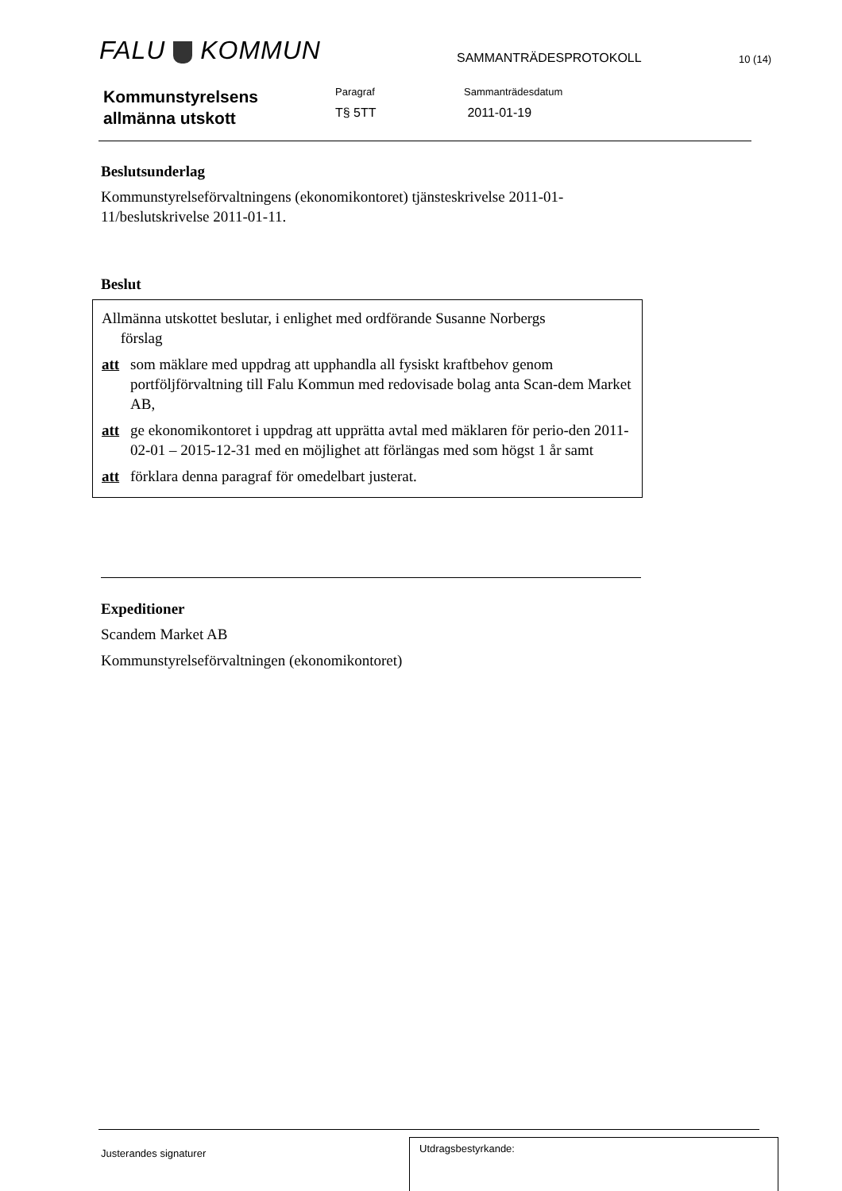FALU KOMMUN
SAMMANTRÄDESPROTOKOLL
10 (14)
Kommunstyrelsens
allmänna utskott
Paragraf
T§ 5TT
Sammanträdesdatum
2011-01-19
Beslutsunderlag
Kommunstyrelseförvaltningens (ekonomikontoret) tjänsteskrivelse 2011-01-11/beslutskrivelse 2011-01-11.
Beslut
Allmänna utskottet beslutar, i enlighet med ordförande Susanne Norbergs
förslag
att som mäklare med uppdrag att upphandla all fysiskt kraftbehov genom portföljförvaltning till Falu Kommun med redovisade bolag anta Scan-dem Market AB,
att ge ekonomikontoret i uppdrag att upprätta avtal med mäklaren för perio-den 2011-02-01 – 2015-12-31 med en möjlighet att förlängas med som högst 1 år samt
att förklara denna paragraf för omedelbart justerat.
Expeditioner
Scandem Market AB
Kommunstyrelseförvaltningen (ekonomikontoret)
Justerandes signaturer
Utdragsbestyrkande: